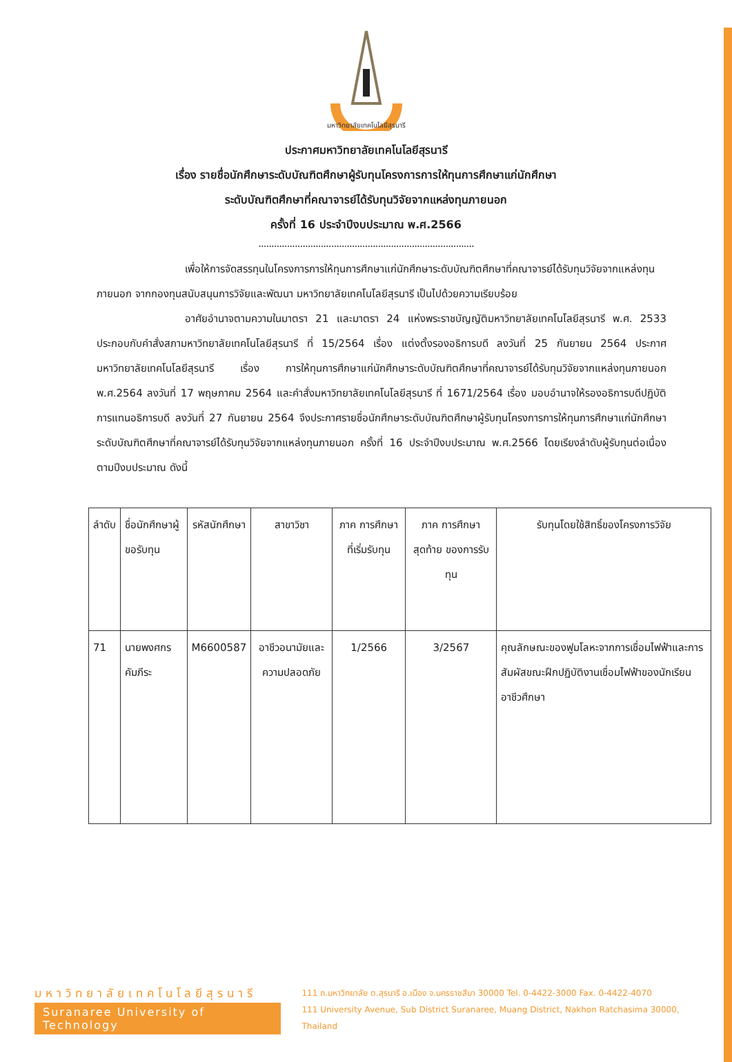มหาวิทยาลัยเทคโนโลยีสุรนารี
ประกาศมหาวิทยาลัยเทคโนโลยีสุรนารี
เรื่อง รายชื่อนักศึกษาระดับบัณฑิตศึกษาผู้รับทุนโครงการการให้ทุนการศึกษาแก่นักศึกษา
ระดับบัณฑิตศึกษาที่คณาจารย์ได้รับทุนวิจัยจากแหล่งทุนภายนอก
ครั้งที่ 16 ประจำปีงบประมาณ พ.ศ.2566
...................................................................................
เพื่อให้การจัดสรรทุนในโครงการการให้ทุนการศึกษาแก่นักศึกษาระดับบัณฑิตศึกษาที่คณาจารย์ได้รับทุนวิจัยจากแหล่งทุนภายนอก จากกองทุนสนับสนุนการวิจัยและพัฒนา มหาวิทยาลัยเทคโนโลยีสุรนารี เป็นไปด้วยความเรียบร้อย
อาศัยอำนาจตามความในมาตรา 21 และมาตรา 24 แห่งพระราชบัญญัติมหาวิทยาลัยเทคโนโลยีสุรนารี พ.ศ. 2533 ประกอบกับคำสั่งสภามหาวิทยาลัยเทคโนโลยีสุรนารี ที่ 15/2564 เรื่อง แต่งตั้งรองอธิการบดี ลงวันที่ 25 กันยายน 2564 ประกาศมหาวิทยาลัยเทคโนโลยีสุรนารี เรื่อง การให้ทุนการศึกษาแก่นักศึกษาระดับบัณฑิตศึกษาที่คณาจารย์ได้รับทุนวิจัยจากแหล่งทุนภายนอก พ.ศ.2564 ลงวันที่ 17 พฤษภาคม 2564 และคำสั่งมหาวิทยาลัยเทคโนโลยีสุรนารี ที่ 1671/2564 เรื่อง มอบอำนาจให้รองอธิการบดีปฏิบัติการแทนอธิการบดี ลงวันที่ 27 กันยายน 2564 จึงประกาศรายชื่อนักศึกษาระดับบัณฑิตศึกษาผู้รับทุนโครงการการให้ทุนการศึกษาแก่นักศึกษาระดับบัณฑิตศึกษาที่คณาจารย์ได้รับทุนวิจัยจากแหล่งทุนภายนอก ครั้งที่ 16 ประจำปีงบประมาณ พ.ศ.2566 โดยเรียงลำดับผู้รับทุนต่อเนื่องตามปีงบประมาณ ดังนี้
| ลำดับ | ชื่อนักศึกษาผู้ขอรับทุน | รหัสนักศึกษา | สาขาวิชา | ภาค การศึกษา ที่เริ่มรับทุน | ภาค การศึกษา สุดท้าย ของการรับทุน | รับทุนโดยใช้สิทธิ์ของโครงการวิจัย |
| --- | --- | --- | --- | --- | --- | --- |
| 71 | นายพงศกร คัมภีระ | M6600587 | อาชีวอนามัยและความปลอดภัย | 1/2566 | 3/2567 | คุณลักษณะของฟูมโลหะจากการเชื่อมไฟฟ้าและการสัมผัสขณะฝึกปฏิบัติงานเชื่อมไฟฟ้าของนักเรียนอาชีวศึกษา |
มหาวิทยาลัยเทคโนโลยีสุรนารี
Suranaree University of Technology
111 ถ.มหาวิทยาลัย ต.สุรนารี อ.เมือง จ.นครราชสีมา 30000 Tel. 0-4422-3000 Fax. 0-4422-4070
111 University Avenue, Sub District Suranaree, Muang District, Nakhon Ratchasima 30000, Thailand